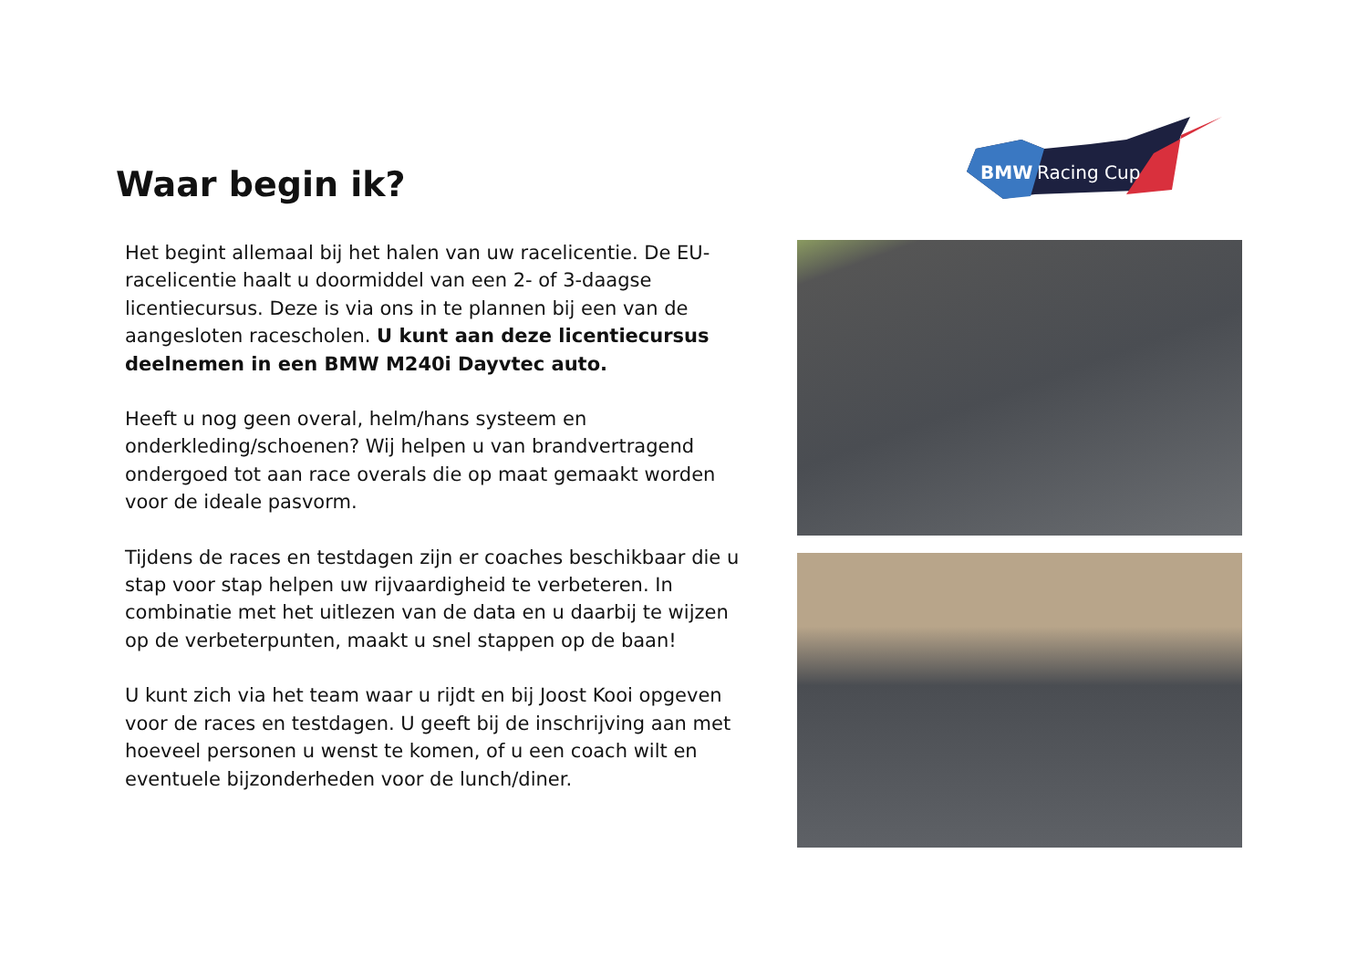BMW
Racing Cup
Waar begin ik?
Het begint allemaal bij het halen van uw racelicentie. De EU-racelicentie haalt u doormiddel van een 2- of 3-daagse licentiecursus. Deze is via ons in te plannen bij een van de aangesloten racescholen. U kunt aan deze licentiecursus deelnemen in een BMW M240i Dayvtec auto.
Heeft u nog geen overal, helm/hans systeem en onderkleding/schoenen? Wij helpen u van brandvertragend ondergoed tot aan race overals die op maat gemaakt worden voor de ideale pasvorm.
Tijdens de races en testdagen zijn er coaches beschikbaar die u stap voor stap helpen uw rijvaardigheid te verbeteren. In combinatie met het uitlezen van de data en u daarbij te wijzen op de verbeterpunten, maakt u snel stappen op de baan!
U kunt zich via het team waar u rijdt en bij Joost Kooi opgeven voor de races en testdagen. U geeft bij de inschrijving aan met hoeveel personen u wenst te komen, of u een coach wilt en eventuele bijzonderheden voor de lunch/diner.